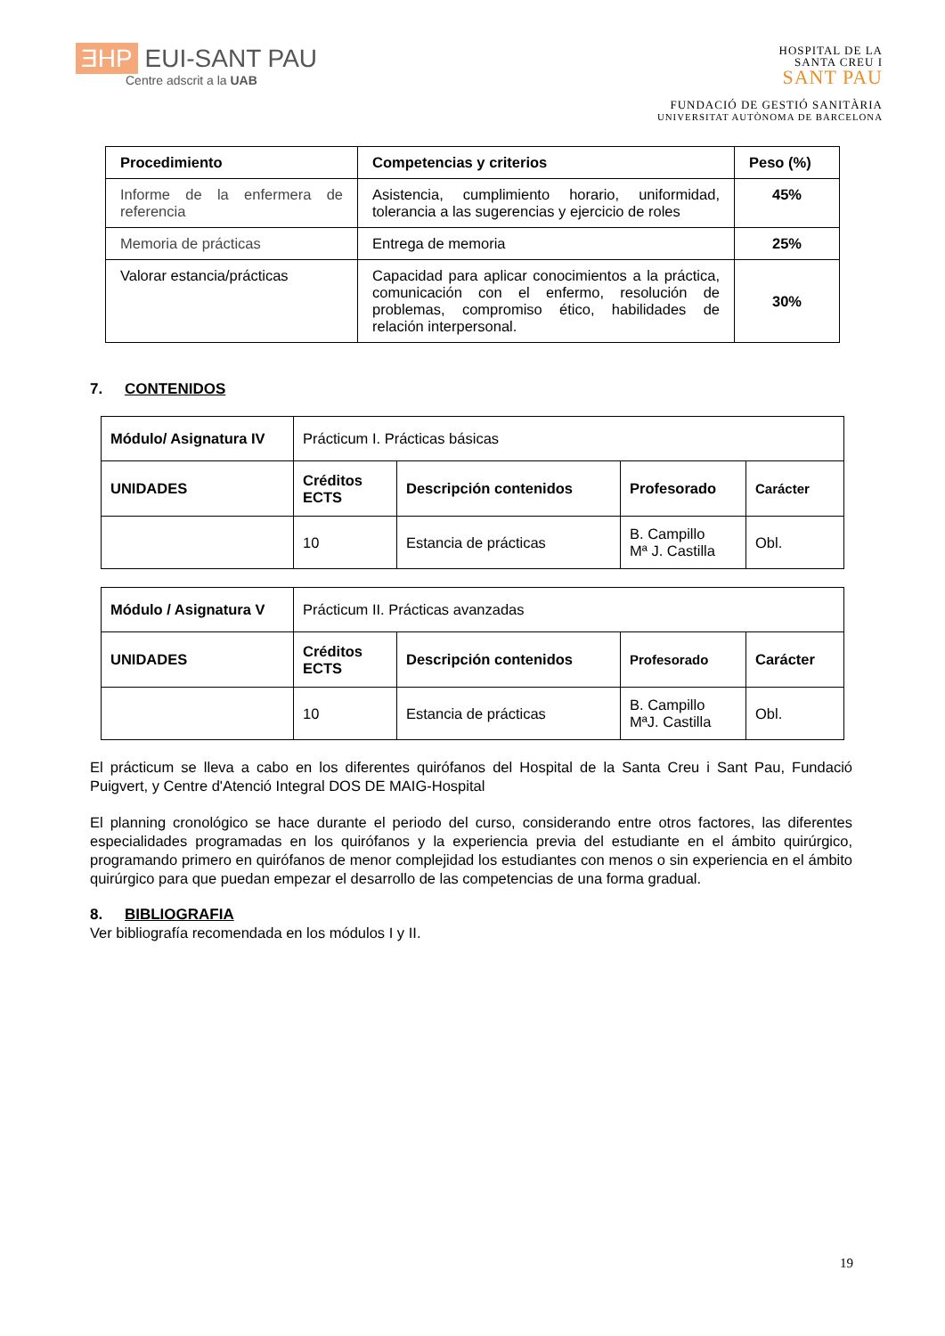ƎHP EUI-SANT PAU
Centre adscrit a la UAB
HOSPITAL DE LA
SANTA CREU I
SANT PAU
FUNDACIÓ DE GESTIÓ SANITÀRIA
UNIVERSITAT AUTÒNOMA DE BARCELONA
| Procedimiento | Competencias y criterios | Peso (%) |
| --- | --- | --- |
| Informe de la enfermera de referencia | Asistencia, cumplimiento horario, uniformidad, tolerancia a las sugerencias y ejercicio de roles | 45% |
| Memoria de prácticas | Entrega de memoria | 25% |
| Valorar estancia/prácticas | Capacidad para aplicar conocimientos a la práctica, comunicación con el enfermo, resolución de problemas, compromiso ético, habilidades de relación interpersonal. | 30% |
7. CONTENIDOS
| Módulo/ Asignatura IV | Prácticum I. Prácticas básicas | | | |
| UNIDADES | Créditos ECTS | Descripción contenidos | Profesorado | Carácter |
| | 10 | Estancia de prácticas | B. Campillo Mª J. Castilla | Obl. |
| Módulo / Asignatura V | Prácticum II. Prácticas avanzadas | | | |
| UNIDADES | Créditos ECTS | Descripción contenidos | Profesorado | Carácter |
| | 10 | Estancia de prácticas | B. Campillo MªJ. Castilla | Obl. |
El prácticum se lleva a cabo en los diferentes quirófanos del Hospital de la Santa Creu i Sant Pau, Fundació Puigvert, y Centre d'Atenció Integral DOS DE MAIG-Hospital
El planning cronológico se hace durante el periodo del curso, considerando entre otros factores, las diferentes especialidades programadas en los quirófanos y la experiencia previa del estudiante en el ámbito quirúrgico, programando primero en quirófanos de menor complejidad los estudiantes con menos o sin experiencia en el ámbito quirúrgico para que puedan empezar el desarrollo de las competencias de una forma gradual.
8. BIBLIOGRAFIA
Ver bibliografía recomendada en los módulos I y II.
19